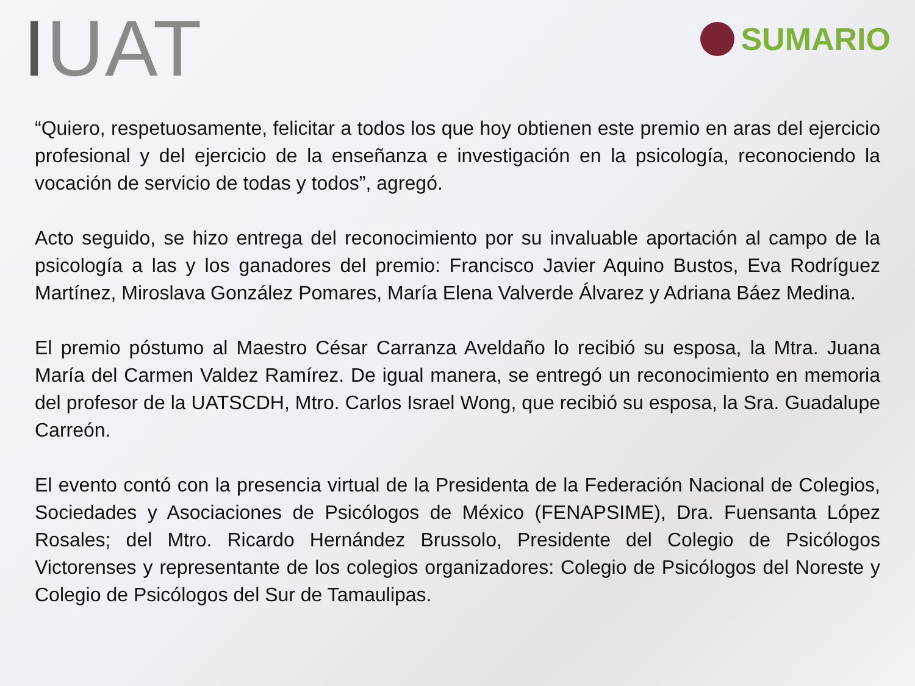IUAT
SUMARIO
“Quiero, respetuosamente, felicitar a todos los que hoy obtienen este premio en aras del ejercicio profesional y del ejercicio de la enseñanza e investigación en la psicología, reconociendo la vocación de servicio de todas y todos”, agregó.
Acto seguido, se hizo entrega del reconocimiento por su invaluable aportación al campo de la psicología a las y los ganadores del premio: Francisco Javier Aquino Bustos, Eva Rodríguez Martínez, Miroslava González Pomares, María Elena Valverde Álvarez y Adriana Báez Medina.
El premio póstumo al Maestro César Carranza Aveldaño lo recibió su esposa, la Mtra. Juana María del Carmen Valdez Ramírez. De igual manera, se entregó un reconocimiento en memoria del profesor de la UATSCDH, Mtro. Carlos Israel Wong, que recibió su esposa, la Sra. Guadalupe Carreón.
El evento contó con la presencia virtual de la Presidenta de la Federación Nacional de Colegios, Sociedades y Asociaciones de Psicólogos de México (FENAPSIME), Dra. Fuensanta López Rosales; del Mtro. Ricardo Hernández Brussolo, Presidente del Colegio de Psicólogos Victorenses y representante de los colegios organizadores: Colegio de Psicólogos del Noreste y Colegio de Psicólogos del Sur de Tamaulipas.